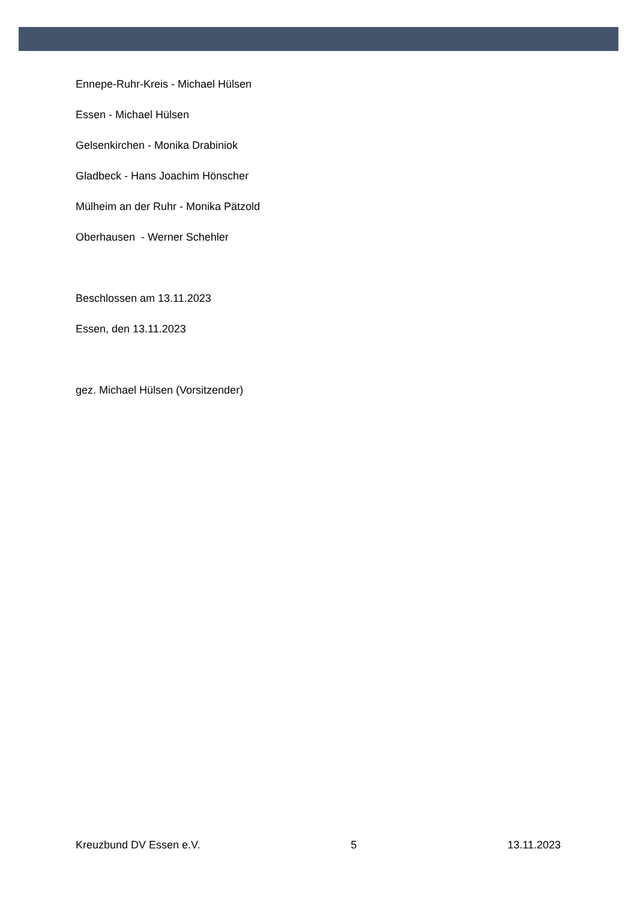Ennepe-Ruhr-Kreis - Michael Hülsen
Essen - Michael Hülsen
Gelsenkirchen - Monika Drabiniok
Gladbeck - Hans Joachim Hönscher
Mülheim an der Ruhr - Monika Pätzold
Oberhausen - Werner Schehler
Beschlossen am 13.11.2023
Essen, den 13.11.2023
gez. Michael Hülsen (Vorsitzender)
Kreuzbund DV Essen e.V. 5 13.11.2023